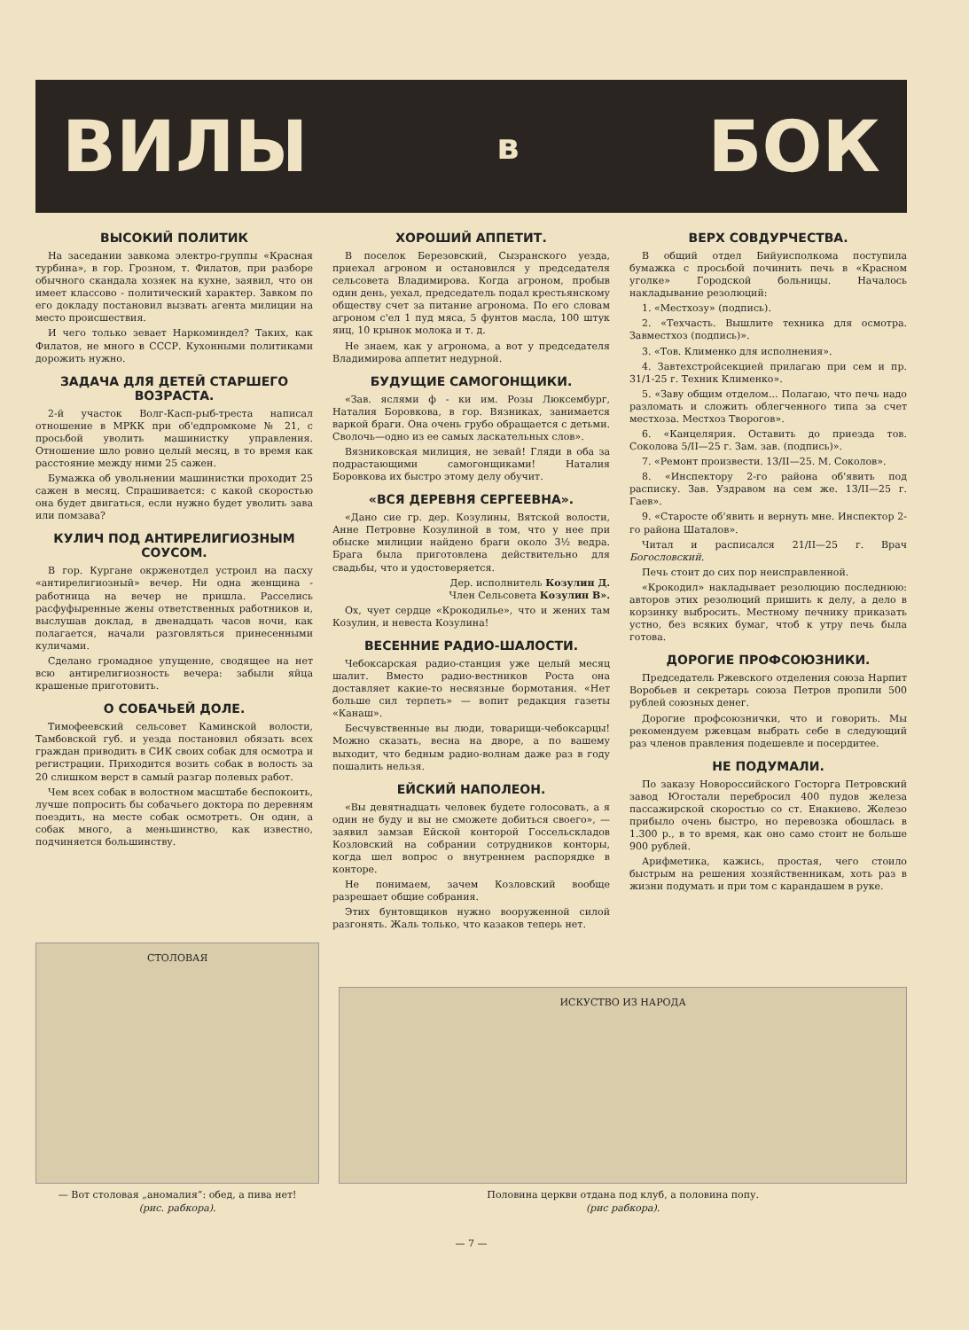ВИЛЫ в БОК
ВЫСОКИЙ ПОЛИТИК
На заседании завкома электро-группы «Красная турбина», в гор. Грозном, т. Филатов, при разборе обычного скандала хозяек на кухне, заявил, что он имеет классово - политический характер. Завком по его докладу постановил вызвать агента милиции на место происшествия.
И чего только зевает Наркоминдел? Таких, как Филатов, не много в СССР. Кухонными политиками дорожить нужно.
ЗАДАЧА ДЛЯ ДЕТЕЙ СТАРШЕГО ВОЗРАСТА.
2-й участок Волг-Касп-рыб-треста написал отношение в МРКК при об'едпромкоме № 21, с просьбой уволить машинистку управления. Отношение шло ровно целый месяц, в то время как расстояние между ними 25 сажен.
Бумажка об увольнении машинистки проходит 25 сажен в месяц. Спрашивается: с какой скоростью она будет двигаться, если нужно будет уволить зава или помзава?
КУЛИЧ ПОД АНТИРЕЛИГИОЗНЫМ СОУСОМ.
В гор. Кургане окрженотдел устроил на пасху «антирелигиозный» вечер. Ни одна женщина - работница на вечер не пришла. Расселись расфуфыренные жены ответственных работников и, выслушав доклад, в двенадцать часов ночи, как полагается, начали разговляться принесенными куличами.
Сделано громадное упущение, сводящее на нет всю антирелигиозность вечера: забыли яйца крашеные приготовить.
О СОБАЧЬЕЙ ДОЛЕ.
Тимофеевский сельсовет Каминской волости, Тамбовской губ. и уезда постановил обязать всех граждан приводить в СИК своих собак для осмотра и регистрации. Приходится возить собак в волость за 20 слишком верст в самый разгар полевых работ.
Чем всех собак в волостном масштабе беспокоить, лучше попросить бы собачьего доктора по деревням поездить, на месте собак осмотреть. Он один, а собак много, а меньшинство, как известно, подчиняется большинству.
ХОРОШИЙ АППЕТИТ.
В поселок Березовский, Сызранского уезда, приехал агроном и остановился у председателя сельсовета Владимирова. Когда агроном, пробыв один день, уехал, председатель подал крестьянскому обществу счет за питание агронома. По его словам агроном с'ел 1 пуд мяса, 5 фунтов масла, 100 штук яиц, 10 крынок молока и т. д.
Не знаем, как у агронома, а вот у председателя Владимирова аппетит недурной.
БУДУЩИЕ САМОГОНЩИКИ.
«Зав. яслями ф - ки им. Розы Люксембург, Наталия Боровкова, в гор. Вязниках, занимается варкой браги. Она очень грубо обращается с детьми. Сволочь—одно из ее самых ласкательных слов».
Вязниковская милиция, не зевай! Гляди в оба за подрастающими самогонщиками! Наталия Боровкова их быстро этому делу обучит.
«ВСЯ ДЕРЕВНЯ СЕРГЕЕВНА».
«Дано сие гр. дер. Козулины, Вятской волости, Анне Петровне Козулиной в том, что у нее при обыске милиции найдено браги около 3½ ведра. Брага была приготовлена действительно для свадьбы, что и удостоверяется.
Дер. исполнитель Козулин Д.
Член Сельсовета Козулин В».
Ох, чует сердце «Крокодилье», что и жених там Козулин, и невеста Козулина!
ВЕСЕННИЕ РАДИО-ШАЛОСТИ.
Чебоксарская радио-станция уже целый месяц шалит. Вместо радио-вестников Роста она доставляет какие-то несвязные бормотания. «Нет больше сил терпеть» — вопит редакция газеты «Канаш».
Бесчувственные вы люди, товарищи-чебоксарцы! Можно сказать, весна на дворе, а по вашему выходит, что бедным радио-волнам даже раз в году пошалить нельзя.
ЕЙСКИЙ НАПОЛЕОН.
«Вы девятнадцать человек будете голосовать, а я один не буду и вы не сможете добиться своего», — заявил замзав Ейской конторой Госсельскладов Козловский на собрании сотрудников конторы, когда шел вопрос о внутреннем распорядке в конторе.
Не понимаем, зачем Козловский вообще разрешает общие собрания.
Этих бунтовщиков нужно вооруженной силой разгонять. Жаль только, что казаков теперь нет.
ВЕРХ СОВДУРЧЕСТВА.
В общий отдел Бийуисполкома поступила бумажка с просьбой починить печь в «Красном уголке» Городской больницы. Началось накладывание резолюций:
1. «Местхозу» (подпись).
2. «Техчасть. Вышлите техника для осмотра. Завместхоз (подпись)».
3. «Тов. Клименко для исполнения».
4. Завтехстройсекцией прилагаю при сем и пр. 31/1-25 г. Техник Клименко».
5. «Заву общим отделом... Полагаю, что печь надо разломать и сложить облегченного типа за счет местхоза. Местхоз Творогов».
6. «Канцелярия. Оставить до приезда тов. Соколова 5/II—25 г. Зам. зав. (подпись)».
7. «Ремонт произвести. 13/II—25. М. Соколов».
8. «Инспектору 2-го района об'явить под расписку. Зав. Уздравом на сем же. 13/II—25 г. Гаев».
9. «Старосте об'явить и вернуть мне. Инспектор 2-го района Шаталов».
Читал и расписался 21/II—25 г. Врач Богословский.
Печь стоит до сих пор неисправленной.
«Крокодил» накладывает резолюцию последнюю: авторов этих резолюций пришить к делу, а дело в корзинку выбросить. Местному печнику приказать устно, без всяких бумаг, чтоб к утру печь была готова.
ДОРОГИЕ ПРОФСОЮЗНИКИ.
Председатель Ржевского отделения союза Нарпит Воробьев и секретарь союза Петров пропили 500 рублей союзных денег.
Дорогие профсоюзнички, что и говорить. Мы рекомендуем ржевцам выбрать себе в следующий раз членов правления подешевле и посердитее.
НЕ ПОДУМАЛИ.
По заказу Новороссийского Госторга Петровский завод Югостали перебросил 400 пудов железа пассажирской скоростью со ст. Енакиево. Железо прибыло очень быстро, но перевозка обошлась в 1.300 р., в то время, как оно само стоит не больше 900 рублей.
Арифметика, кажись, простая, чего стоило быстрым на решения хозяйственникам, хоть раз в жизни подумать и при том с карандашем в руке.
СТОЛОВАЯ
— Вот столовая „аномалия“: обед, а пива нет!
(рис. рабкора).
ИСКУСТВО ИЗ НАРОДА
Половина церкви отдана под клуб, а половина попу.
(рис рабкора).
— 7 —